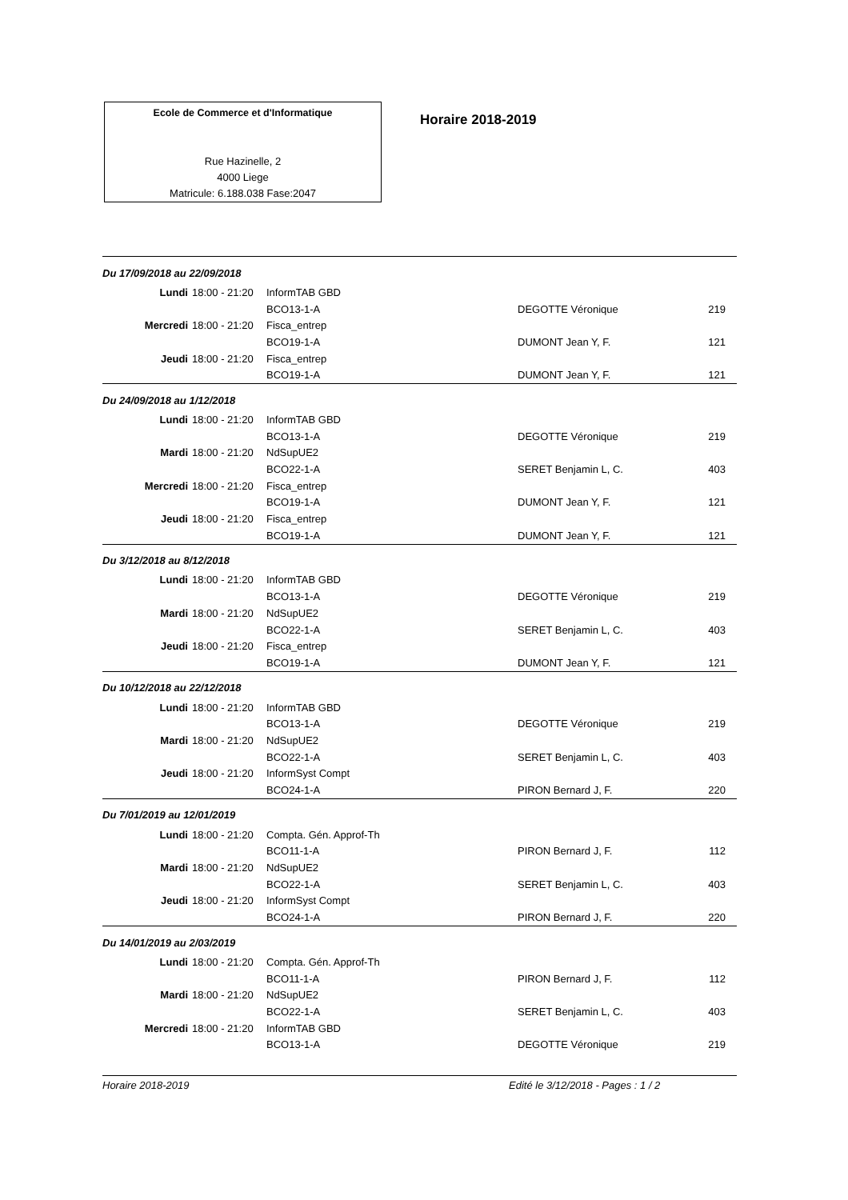Ecole de Commerce et d'Informatique
Rue Hazinelle, 2
4000 Liege
Matricule: 6.188.038 Fase:2047
Horaire 2018-2019
| Du 17/09/2018 au 22/09/2018 | | | | |
| Lundi | 18:00 - 21:20 | InformTAB GBD | | |
| | | BCO13-1-A | DEGOTTE Véronique | 219 |
| Mercredi | 18:00 - 21:20 | Fisca_entrep | | |
| | | BCO19-1-A | DUMONT Jean Y, F. | 121 |
| Jeudi | 18:00 - 21:20 | Fisca_entrep | | |
| | | BCO19-1-A | DUMONT Jean Y, F. | 121 |
| Du 24/09/2018 au 1/12/2018 | | | | |
| Lundi | 18:00 - 21:20 | InformTAB GBD | | |
| | | BCO13-1-A | DEGOTTE Véronique | 219 |
| Mardi | 18:00 - 21:20 | NdSupUE2 | | |
| | | BCO22-1-A | SERET Benjamin L, C. | 403 |
| Mercredi | 18:00 - 21:20 | Fisca_entrep | | |
| | | BCO19-1-A | DUMONT Jean Y, F. | 121 |
| Jeudi | 18:00 - 21:20 | Fisca_entrep | | |
| | | BCO19-1-A | DUMONT Jean Y, F. | 121 |
| Du 3/12/2018 au 8/12/2018 | | | | |
| Lundi | 18:00 - 21:20 | InformTAB GBD | | |
| | | BCO13-1-A | DEGOTTE Véronique | 219 |
| Mardi | 18:00 - 21:20 | NdSupUE2 | | |
| | | BCO22-1-A | SERET Benjamin L, C. | 403 |
| Jeudi | 18:00 - 21:20 | Fisca_entrep | | |
| | | BCO19-1-A | DUMONT Jean Y, F. | 121 |
| Du 10/12/2018 au 22/12/2018 | | | | |
| Lundi | 18:00 - 21:20 | InformTAB GBD | | |
| | | BCO13-1-A | DEGOTTE Véronique | 219 |
| Mardi | 18:00 - 21:20 | NdSupUE2 | | |
| | | BCO22-1-A | SERET Benjamin L, C. | 403 |
| Jeudi | 18:00 - 21:20 | InformSyst Compt | | |
| | | BCO24-1-A | PIRON Bernard J, F. | 220 |
| Du 7/01/2019 au 12/01/2019 | | | | |
| Lundi | 18:00 - 21:20 | Compta. Gén. Approf-Th | | |
| | | BCO11-1-A | PIRON Bernard J, F. | 112 |
| Mardi | 18:00 - 21:20 | NdSupUE2 | | |
| | | BCO22-1-A | SERET Benjamin L, C. | 403 |
| Jeudi | 18:00 - 21:20 | InformSyst Compt | | |
| | | BCO24-1-A | PIRON Bernard J, F. | 220 |
| Du 14/01/2019 au 2/03/2019 | | | | |
| Lundi | 18:00 - 21:20 | Compta. Gén. Approf-Th | | |
| | | BCO11-1-A | PIRON Bernard J, F. | 112 |
| Mardi | 18:00 - 21:20 | NdSupUE2 | | |
| | | BCO22-1-A | SERET Benjamin L, C. | 403 |
| Mercredi | 18:00 - 21:20 | InformTAB GBD | | |
| | | BCO13-1-A | DEGOTTE Véronique | 219 |
Horaire 2018-2019 Edité le 3/12/2018 - Pages : 1 / 2